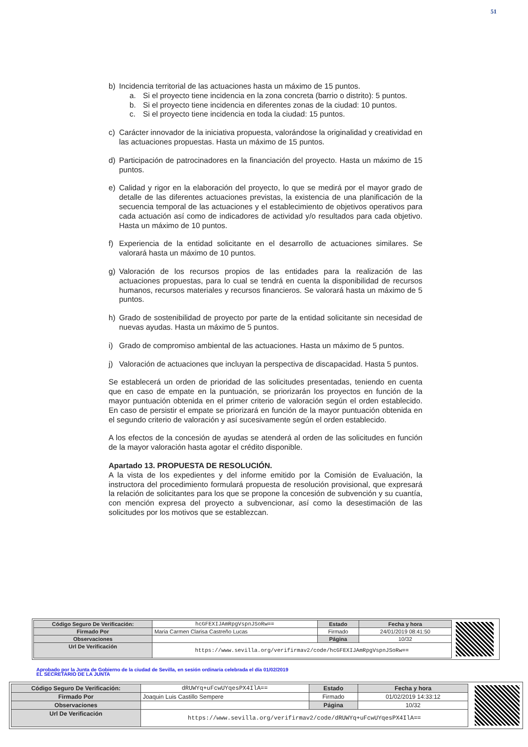51
b) Incidencia territorial de las actuaciones hasta un máximo de 15 puntos.
a. Si el proyecto tiene incidencia en la zona concreta (barrio o distrito): 5 puntos.
b. Si el proyecto tiene incidencia en diferentes zonas de la ciudad: 10 puntos.
c. Si el proyecto tiene incidencia en toda la ciudad: 15 puntos.
c) Carácter innovador de la iniciativa propuesta, valorándose la originalidad y creatividad en las actuaciones propuestas. Hasta un máximo de 15 puntos.
d) Participación de patrocinadores en la financiación del proyecto. Hasta un máximo de 15 puntos.
e) Calidad y rigor en la elaboración del proyecto, lo que se medirá por el mayor grado de detalle de las diferentes actuaciones previstas, la existencia de una planificación de la secuencia temporal de las actuaciones y el establecimiento de objetivos operativos para cada actuación así como de indicadores de actividad y/o resultados para cada objetivo. Hasta un máximo de 10 puntos.
f) Experiencia de la entidad solicitante en el desarrollo de actuaciones similares. Se valorará hasta un máximo de 10 puntos.
g) Valoración de los recursos propios de las entidades para la realización de las actuaciones propuestas, para lo cual se tendrá en cuenta la disponibilidad de recursos humanos, recursos materiales y recursos financieros. Se valorará hasta un máximo de 5 puntos.
h) Grado de sostenibilidad de proyecto por parte de la entidad solicitante sin necesidad de nuevas ayudas. Hasta un máximo de 5 puntos.
i) Grado de compromiso ambiental de las actuaciones. Hasta un máximo de 5 puntos.
j) Valoración de actuaciones que incluyan la perspectiva de discapacidad. Hasta 5 puntos.
Se establecerá un orden de prioridad de las solicitudes presentadas, teniendo en cuenta que en caso de empate en la puntuación, se priorizarán los proyectos en función de la mayor puntuación obtenida en el primer criterio de valoración según el orden establecido. En caso de persistir el empate se priorizará en función de la mayor puntuación obtenida en el segundo criterio de valoración y así sucesivamente según el orden establecido.
A los efectos de la concesión de ayudas se atenderá al orden de las solicitudes en función de la mayor valoración hasta agotar el crédito disponible.
Apartado 13. PROPUESTA DE RESOLUCIÓN.
A la vista de los expedientes y del informe emitido por la Comisión de Evaluación, la instructora del procedimiento formulará propuesta de resolución provisional, que expresará la relación de solicitantes para los que se propone la concesión de subvención y su cuantía, con mención expresa del proyecto a subvencionar, así como la desestimación de las solicitudes por los motivos que se establezcan.
| Código Seguro De Verificación: | hcGFEXIJAmRpgVspnJSoRw== | Estado | Fecha y hora |
| Firmado Por | Maria Carmen Clarisa Castreño Lucas | Firmado | 24/01/2019 08:41:50 |
| Observaciones | | Página | 10/32 |
| Url De Verificación | https://www.sevilla.org/verifirmav2/code/hcGFEXIJAmRpgVspnJSoRw== | | |
Aprobado por la Junta de Gobierno de la ciudad de Sevilla, en sesión ordinaria celebrada el día 01/02/2019
EL SECRETARIO DE LA JUNTA
| Código Seguro De Verificación: | dRUWYq+uFcwUYqesPX4IlA== | Estado | Fecha y hora |
| Firmado Por | Joaquin Luis Castillo Sempere | Firmado | 01/02/2019 14:33:12 |
| Observaciones | | Página | 10/32 |
| Url De Verificación | https://www.sevilla.org/verifirmav2/code/dRUWYq+uFcwUYqesPX4IlA== | | |